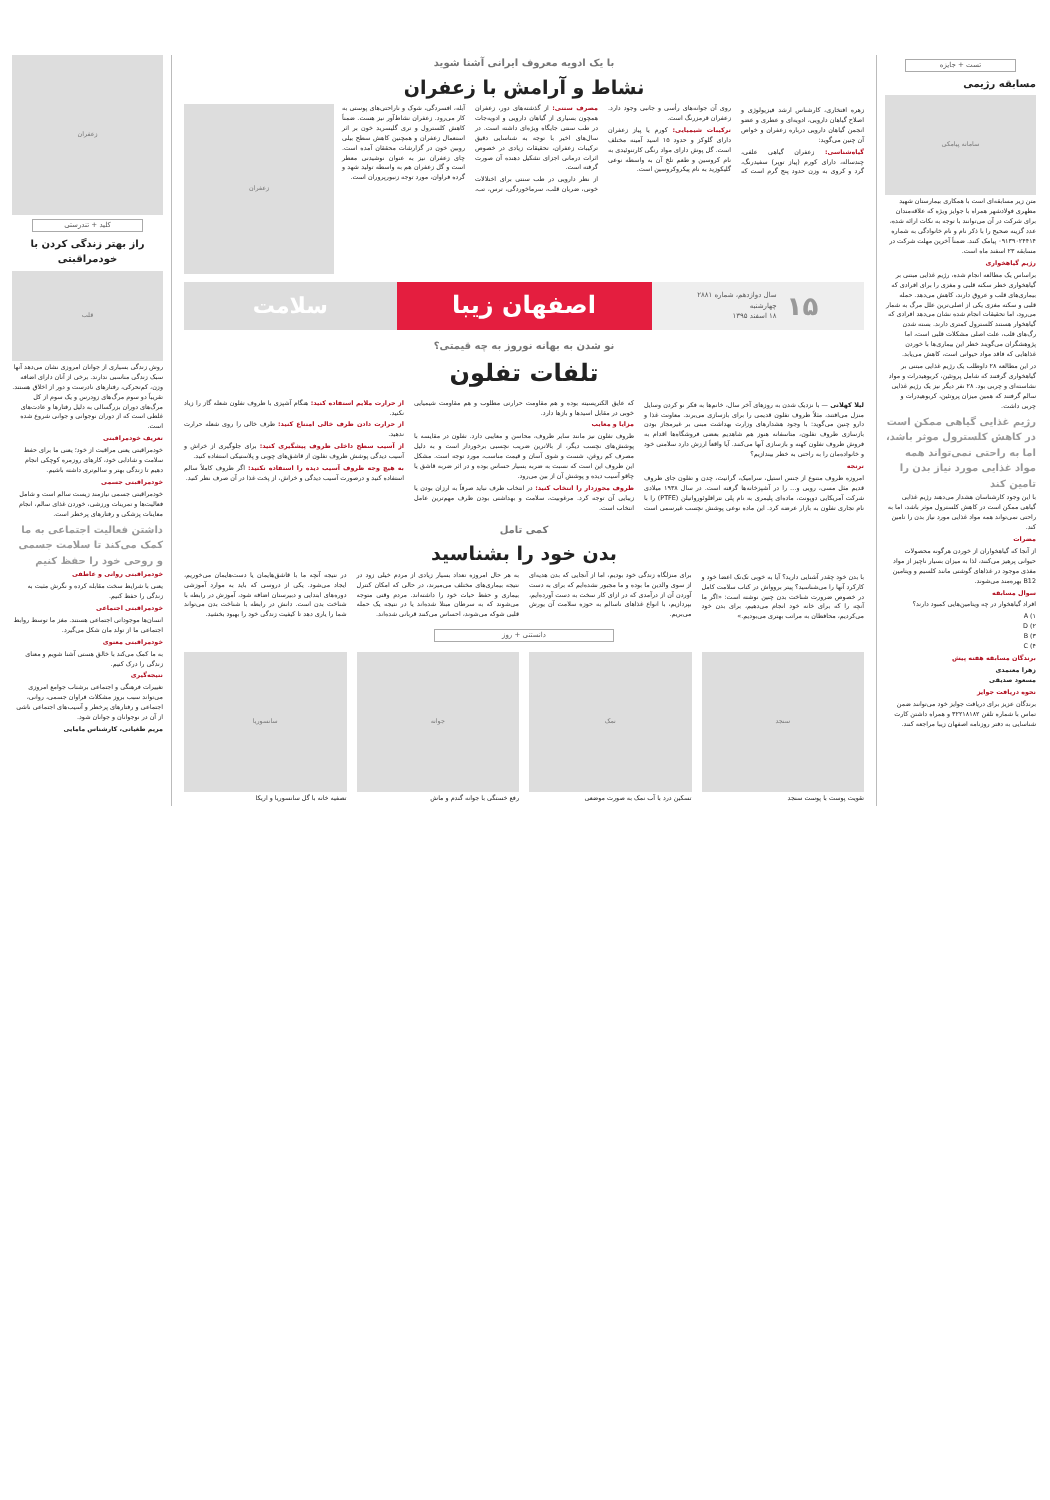تست + جایزه
مسابقه رژیمی
سامانه پیامکی
متن زیر مسابقه‌ای است با همکاری بیمارستان شهید مطهری فولادشهر همراه با جوایز ویژه که علاقه‌مندان برای شرکت در آن می‌توانند با توجه به نکات ارائه شده، عدد گزینه صحیح را با ذکر نام و نام خانوادگی به شماره ۰۹۱۳۹۰۲۴۴۱۴ پیامک کنند. ضمناً آخرین مهلت شرکت در مسابقه ۲۳ اسفند ماه است.
رژیم گیاهخواری
براساس یک مطالعه انجام شده، رژیم غذایی مبتنی بر گیاهخواری خطر سکته قلبی و مغزی را برای افرادی که بیماری‌های قلب و عروق دارند، کاهش می‌دهد. حمله قلبی و سکته مغزی یکی از اصلی‌ترین علل مرگ به شمار می‌رود، اما تحقیقات انجام شده نشان می‌دهد افرادی که گیاهخوار هستند کلسترول کمتری دارند. بسته شدن رگ‌های قلب، علت اصلی مشکلات قلبی است، اما پژوهشگران می‌گویند خطر این بیماری‌ها با خوردن غذاهایی که فاقد مواد حیوانی است، کاهش می‌یابد.
در این مطالعه ۲۸ داوطلب یک رژیم غذایی مبتنی بر گیاهخواری گرفتند که شامل پروتئین، کربوهیدرات و مواد نشاسته‌ای و چربی بود. ۲۸ نفر دیگر نیز یک رژیم غذایی سالم گرفتند که همین میزان پروتئین، کربوهیدرات و چربی داشت.
رژیم غذایی گیاهی ممکن است در کاهش کلسترول موثر باشد، اما به راحتی نمی‌تواند همه مواد غذایی مورد نیاز بدن را تامین کند
با این وجود کارشناسان هشدار می‌دهند رژیم غذایی گیاهی ممکن است در کاهش کلسترول موثر باشد، اما به راحتی نمی‌تواند همه مواد غذایی مورد نیاز بدن را تامین کند.
مضرات
از آنجا که گیاهخواران از خوردن هرگونه محصولات حیوانی پرهیز می‌کنند، لذا به میزان بسیار ناچیز از مواد مغذی موجود در غذاهای گوشتی مانند کلسیم و ویتامین B12 بهره‌مند می‌شوند.
سوال مسابقه
افراد گیاهخوار در چه ویتامین‌هایی کمبود دارند؟
۱) A
۲) D
۳) B
۴) C
برندگان مسابقه هفته پیش
زهرا معتمدی
مسعود صدیقی
نحوه دریافت جوایز
برندگان عزیز برای دریافت جوایز خود می‌توانند ضمن تماس با شماره تلفن ۳۲۲۱۸۱۸۲ و همراه داشتن کارت شناسایی به دفتر روزنامه اصفهان زیبا مراجعه کنند.
با یک ادویه معروف ایرانی آشنا شوید
نشاط و آرامش با زعفران
زهره افتخاری، کارشناس ارشد فیزیولوژی و اصلاح گیاهان دارویی، ادویه‌ای و عطری و عضو انجمن گیاهان دارویی درباره زعفران و خواص آن چنین می‌گوید:
گیاه‌شناسی: زعفران گیاهی علفی، چندساله، دارای کورم (پیاز توپر) سفیدرنگ، گرد و کروی به وزن حدود پنج گرم است که روی آن جوانه‌های رأسی و جانبی وجود دارد. زعفران قرمزرنگ است.
ترکیبات شیمیایی: کورم یا پیاز زعفران دارای گلوکز و حدود ۱۵ اسید آمینه مختلف است. گل پوش دارای مواد رنگی کارتنوئیدی به نام کروسین و طعم تلخ آن به واسطه نوعی گلیکوزید به نام پیکروکروسین است.
مصرف سنتی: از گذشته‌های دور، زعفران همچون بسیاری از گیاهان دارویی و ادویه‌جات در طب سنتی جایگاه ویژه‌ای داشته است. در سال‌های اخیر با توجه به شناسایی دقیق ترکیبات زعفران، تحقیقات زیادی در خصوص اثرات درمانی اجزای تشکیل دهنده آن صورت گرفته است.
از نظر دارویی در طب سنتی برای اختلالات خونی، ضربان قلب، سرماخوردگی، ترس، تب، آبله، افسردگی، شوک و ناراحتی‌های پوستی به کار می‌رود. زعفران نشاط‌آور نیز هست. ضمناً کاهش کلسترول و تری گلیسرید خون بر اثر استعمال زعفران و همچنین کاهش سطح بیلی روبین خون در گزارشات محققان آمده است. چای زعفران نیز به عنوان نوشیدنی معطر است و گل زعفران هم به واسطه تولید شهد و گرده فراوان، مورد توجه زنبورپروران است.
زعفران
۱۵ سال دوازدهم، شماره ۲۸۸۱
چهارشنبه
۱۸ اسفند ۱۳۹۵
اصفهان زیبا
سلامت
نو شدن به بهانه نوروز به چه قیمتی؟
تلفات تفلون
لیلا کهلانی — با نزدیک شدن به روزهای آخر سال، خانم‌ها به فکر نو کردن وسایل منزل می‌افتند، مثلاً ظروف تفلون قدیمی را برای بازسازی می‌برند. معاونت غذا و دارو چنین می‌گوید: با وجود هشدارهای وزارت بهداشت مبنی بر غیرمجاز بودن بازسازی ظروف تفلون، متاسفانه هنوز هم شاهدیم بعضی فروشگاه‌ها اقدام به فروش ظروف تفلون کهنه و بازسازی آنها می‌کنند. آیا واقعاً ارزش دارد سلامتی خود و خانواده‌مان را به راحتی به خطر بیندازیم؟
ترنجه
امروزه ظروف متنوع از جنس استیل، سرامیک، گرانیت، چدن و تفلون جای ظروف قدیم مثل مسی، رویی و… را در آشپزخانه‌ها گرفته است. در سال ۱۹۳۸ میلادی شرکت آمریکایی دوپونت، ماده‌ای پلیمری به نام پلی تترافلوئورواتیلن (PTFE) را با نام تجاری تفلون به بازار عرضه کرد. این ماده نوعی پوشش نچسب غیرسمی است که عایق الکتریسیته بوده و هم مقاومت حرارتی مطلوب و هم مقاومت شیمیایی خوبی در مقابل اسیدها و بازها دارد.
مزایا و معایب
ظروف تفلون نیز مانند سایر ظروف، محاسن و معایبی دارد. تفلون در مقایسه با پوشش‌های نچسب دیگر، از بالاترین ضریب نچسبی برخوردار است و به دلیل مصرف کم روغن، شست و شوی آسان و قیمت مناسب، مورد توجه است. مشکل این ظروف این است که نسبت به ضربه بسیار حساس بوده و در اثر ضربه قاشق یا چاقو آسیب دیده و پوشش آن از بین می‌رود.
ظروف مجوزدار را انتخاب کنید: در انتخاب ظرف نباید صرفاً به ارزان بودن یا زیبایی آن توجه کرد. مرغوبیت، سلامت و بهداشتی بودن ظرف مهم‌ترین عامل انتخاب است.
از حرارت ملایم استفاده کنید: هنگام آشپزی با ظروف تفلون شعله گاز را زیاد نکنید.
از حرارت دادن ظرف خالی امتناع کنید: ظرف خالی را روی شعله حرارت ندهید.
از آسیب سطح داخلی ظروف پیشگیری کنید: برای جلوگیری از خراش و آسیب دیدگی پوشش ظروف تفلون از قاشق‌های چوبی و پلاستیکی استفاده کنید.
به هیچ وجه ظروف آسیب دیده را استفاده نکنید: اگر ظروف کاملاً سالم استفاده کنید و درصورت آسیب دیدگی و خراش، از پخت غذا در آن صرف نظر کنید.
کمی تامل
بدن خود را بشناسید
با بدن خود چقدر آشنایی دارید؟ آیا به خوبی تک‌تک اعضا خود و کارکرد آنها را می‌شناسید؟ پیتر بروواش در کتاب سلامت کامل در خصوص ضرورت شناخت بدن چنین نوشته است: «اگر ما آنچه را که برای خانه خود انجام می‌دهیم، برای بدن خود می‌کردیم، محافظان به مراتب بهتری می‌بودیم.»
برای منزلگاه زندگی خود بودیم، اما از آنجایی که بدن هدیه‌ای از سوی والدین ما بوده و ما مجبور نشده‌ایم که برای به دست آوردن آن از درآمدی که در ازای کار سخت به دست آورده‌ایم، بپردازیم، با انواع غذاهای ناسالم به حوزه سلامت آن یورش می‌بریم.
به هر حال امروزه تعداد بسیار زیادی از مردم خیلی زود در نتیجه بیماری‌های مختلف می‌میرند، در حالی که امکان کنترل بیماری و حفظ حیات خود را داشته‌اند. مردم وقتی متوجه می‌شوند که به سرطان مبتلا شده‌اند یا در نتیجه یک حمله قلبی شوکه می‌شوند، احساس می‌کنند قربانی شده‌اند.
در نتیجه آنچه ما با قاشق‌هایمان یا دست‌هایمان می‌خوریم، ایجاد می‌شود. یکی از دروسی که باید به موارد آموزشی دوره‌های ابتدایی و دبیرستان اضافه شود، آموزش در رابطه با شناخت بدن است. دانش در رابطه با شناخت بدن می‌تواند شما را یاری دهد تا کیفیت زندگی خود را بهبود بخشید.
دانستنی + روز
سنجد
تقویت پوست با پوست سنجد
نمک
تسکین درد با آب نمک به صورت موضعی
جوانه
رفع خستگی با جوانه گندم و ماش
سانسوریا
تصفیه خانه با گل سانسوریا و اریکا
زعفران
کلید + تندرستی
راز بهتر زندگی کردن با خودمراقبتی
قلب
روش زندگی بسیاری از جوانان امروزی نشان می‌دهد آنها سبک زندگی مناسبی ندارند. برخی از آنان دارای اضافه وزن، کم‌تحرکی، رفتارهای نادرست و دور از اخلاق هستند. تقریباً دو سوم مرگ‌های زودرس و یک سوم از کل مرگ‌های دوران بزرگسالی به دلیل رفتارها و عادت‌های غلطی است که از دوران نوجوانی و جوانی شروع شده است.
تعریف خودمراقبتی
خودمراقبتی یعنی مراقبت از خود؛ یعنی ما برای حفظ سلامت و شادابی خود، کارهای روزمره کوچکی انجام دهیم تا زندگی بهتر و سالم‌تری داشته باشیم.
خودمراقبتی جسمی
خودمراقبتی جسمی نیازمند زیست سالم است و شامل فعالیت‌ها و تمرینات ورزشی، خوردن غذای سالم، انجام معاینات پزشکی و رفتارهای پرخطر است.
داشتن فعالیت اجتماعی به ما کمک می‌کند تا سلامت جسمی و روحی خود را حفظ کنیم
خودمراقبتی روانی و عاطفی
یعنی با شرایط سخت مقابله کرده و نگرش مثبت به زندگی را حفظ کنیم.
خودمراقبتی اجتماعی
انسان‌ها موجوداتی اجتماعی هستند. مغز ما توسط روابط اجتماعی ما از تولد مان شکل می‌گیرد.
خودمراقبتی معنوی
به ما کمک می‌کند با خالق هستی آشنا شویم و معنای زندگی را درک کنیم.
نتیجه‌گیری
تغییرات فرهنگی و اجتماعی برشتاب جوامع امروزی می‌تواند سبب بروز مشکلات فراوان جسمی، روانی، اجتماعی و رفتارهای پرخطر و آسیب‌های اجتماعی ناشی از آن در نوجوانان و جوانان شود.
مریم طغیانی، کارشناس مامایی